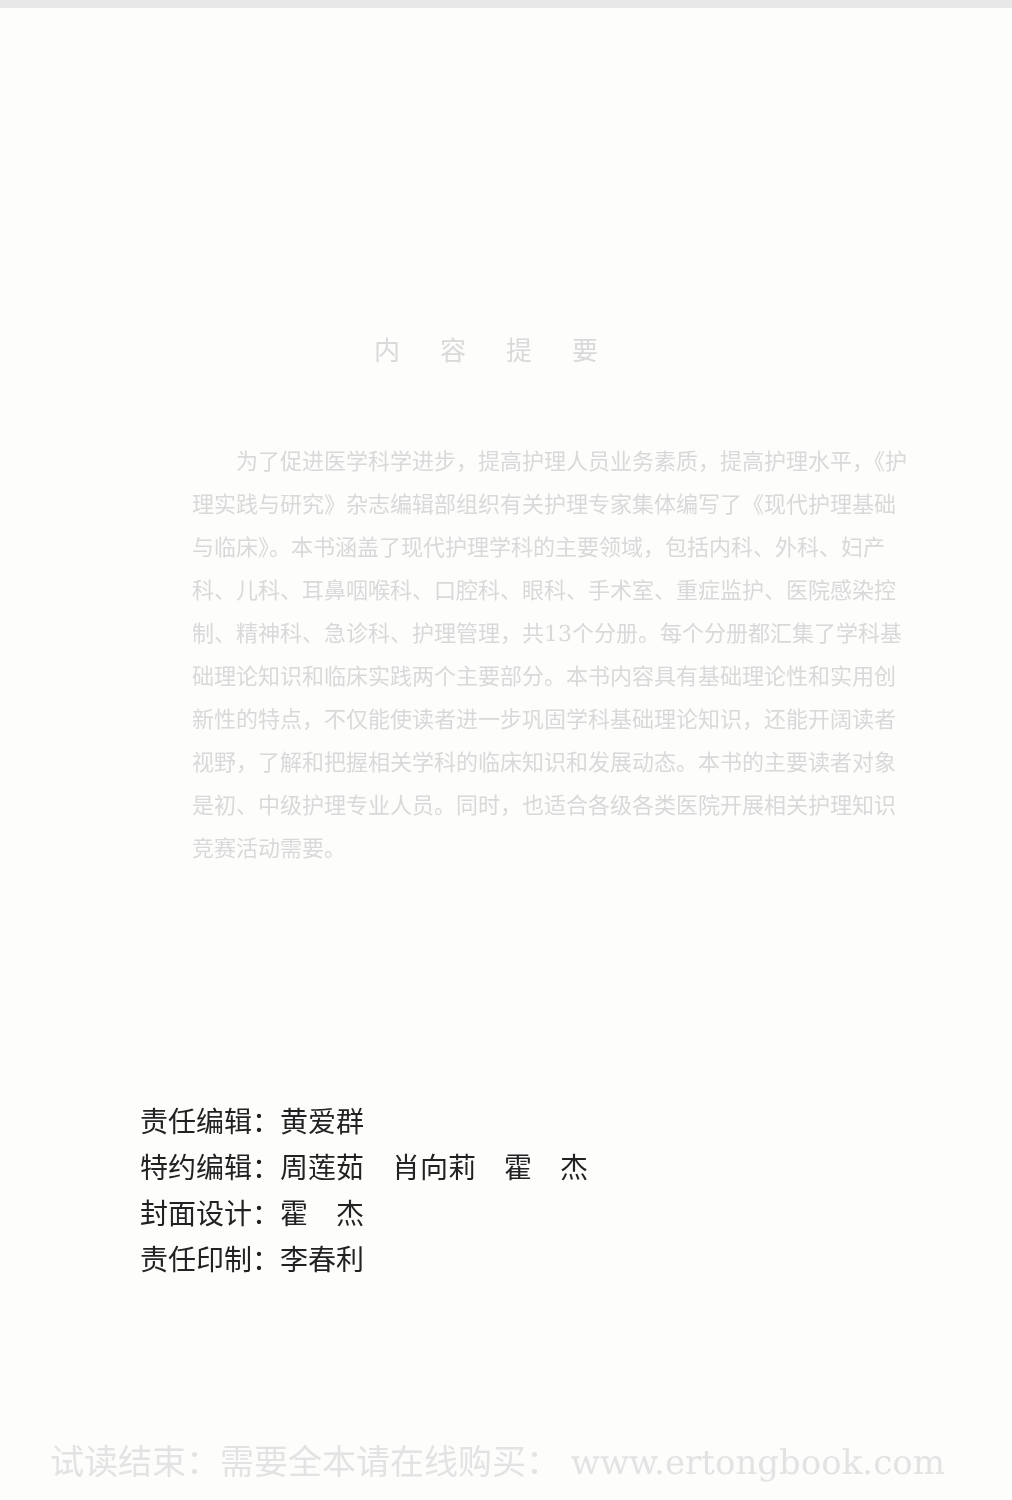内容提要
为了促进医学科学进步，提高护理人员业务素质，提高护理水平，《护理实践与研究》杂志编辑部组织有关护理专家集体编写了《现代护理基础与临床》。本书涵盖了现代护理学科的主要领域，包括内科、外科、妇产科、儿科、耳鼻咽喉科、口腔科、眼科、手术室、重症监护、医院感染控制、精神科、急诊科、护理管理，共13个分册。每个分册都汇集了学科基础理论知识和临床实践两个主要部分。本书内容具有基础理论性和实用创新性的特点，不仅能使读者进一步巩固学科基础理论知识，还能开阔读者视野，了解和把握相关学科的临床知识和发展动态。本书的主要读者对象是初、中级护理专业人员。同时，也适合各级各类医院开展相关护理知识竞赛活动需要。
责任编辑：黄爱群
特约编辑：周莲茹　肖向莉　霍　杰
封面设计：霍　杰
责任印制：李春利
试读结束：需要全本请在线购买： www.ertongbook.com